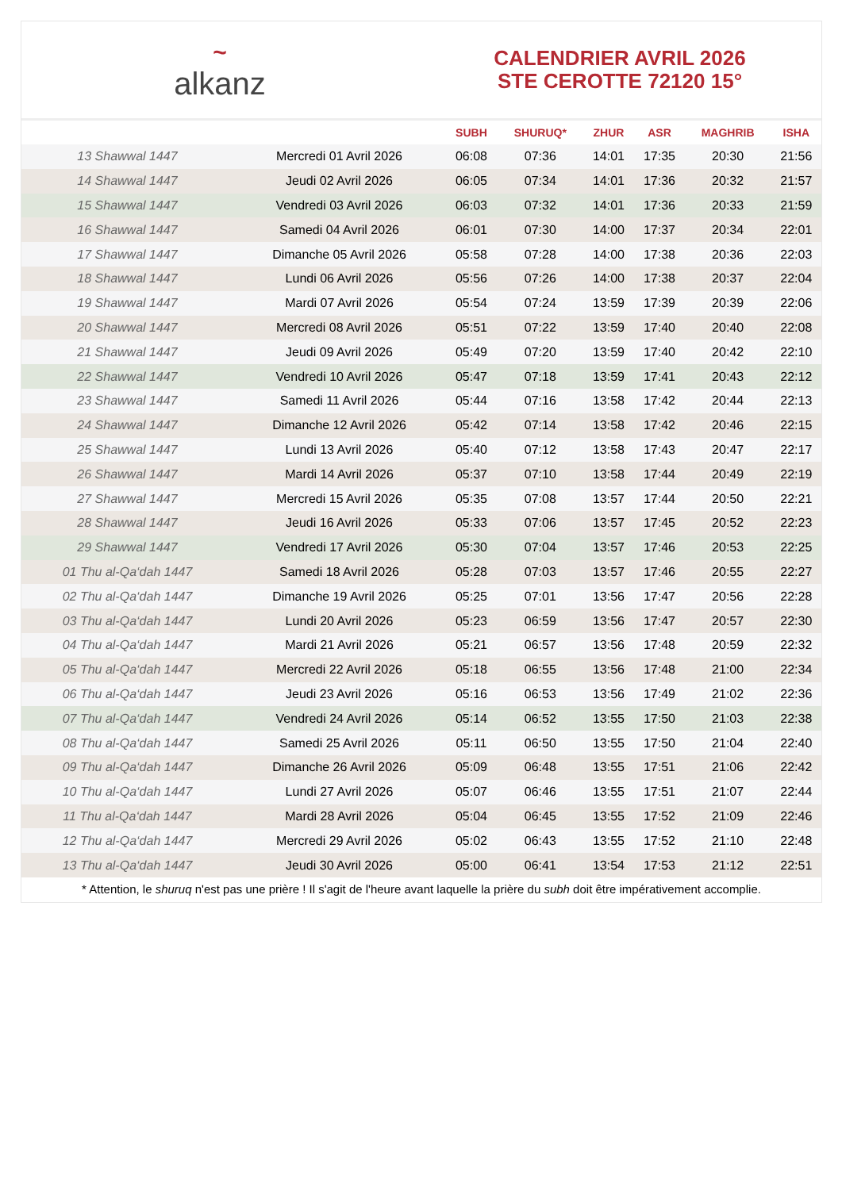~
alkanz
CALENDRIER AVRIL 2026
STE CEROTTE 72120 15°
| | | SUBH | SHURUQ* | ZHUR | ASR | MAGHRIB | ISHA |
| --- | --- | --- | --- | --- | --- | --- | --- |
| 13 Shawwal 1447 | Mercredi 01 Avril 2026 | 06:08 | 07:36 | 14:01 | 17:35 | 20:30 | 21:56 |
| 14 Shawwal 1447 | Jeudi 02 Avril 2026 | 06:05 | 07:34 | 14:01 | 17:36 | 20:32 | 21:57 |
| 15 Shawwal 1447 | Vendredi 03 Avril 2026 | 06:03 | 07:32 | 14:01 | 17:36 | 20:33 | 21:59 |
| 16 Shawwal 1447 | Samedi 04 Avril 2026 | 06:01 | 07:30 | 14:00 | 17:37 | 20:34 | 22:01 |
| 17 Shawwal 1447 | Dimanche 05 Avril 2026 | 05:58 | 07:28 | 14:00 | 17:38 | 20:36 | 22:03 |
| 18 Shawwal 1447 | Lundi 06 Avril 2026 | 05:56 | 07:26 | 14:00 | 17:38 | 20:37 | 22:04 |
| 19 Shawwal 1447 | Mardi 07 Avril 2026 | 05:54 | 07:24 | 13:59 | 17:39 | 20:39 | 22:06 |
| 20 Shawwal 1447 | Mercredi 08 Avril 2026 | 05:51 | 07:22 | 13:59 | 17:40 | 20:40 | 22:08 |
| 21 Shawwal 1447 | Jeudi 09 Avril 2026 | 05:49 | 07:20 | 13:59 | 17:40 | 20:42 | 22:10 |
| 22 Shawwal 1447 | Vendredi 10 Avril 2026 | 05:47 | 07:18 | 13:59 | 17:41 | 20:43 | 22:12 |
| 23 Shawwal 1447 | Samedi 11 Avril 2026 | 05:44 | 07:16 | 13:58 | 17:42 | 20:44 | 22:13 |
| 24 Shawwal 1447 | Dimanche 12 Avril 2026 | 05:42 | 07:14 | 13:58 | 17:42 | 20:46 | 22:15 |
| 25 Shawwal 1447 | Lundi 13 Avril 2026 | 05:40 | 07:12 | 13:58 | 17:43 | 20:47 | 22:17 |
| 26 Shawwal 1447 | Mardi 14 Avril 2026 | 05:37 | 07:10 | 13:58 | 17:44 | 20:49 | 22:19 |
| 27 Shawwal 1447 | Mercredi 15 Avril 2026 | 05:35 | 07:08 | 13:57 | 17:44 | 20:50 | 22:21 |
| 28 Shawwal 1447 | Jeudi 16 Avril 2026 | 05:33 | 07:06 | 13:57 | 17:45 | 20:52 | 22:23 |
| 29 Shawwal 1447 | Vendredi 17 Avril 2026 | 05:30 | 07:04 | 13:57 | 17:46 | 20:53 | 22:25 |
| 01 Thu al-Qa‘dah 1447 | Samedi 18 Avril 2026 | 05:28 | 07:03 | 13:57 | 17:46 | 20:55 | 22:27 |
| 02 Thu al-Qa‘dah 1447 | Dimanche 19 Avril 2026 | 05:25 | 07:01 | 13:56 | 17:47 | 20:56 | 22:28 |
| 03 Thu al-Qa‘dah 1447 | Lundi 20 Avril 2026 | 05:23 | 06:59 | 13:56 | 17:47 | 20:57 | 22:30 |
| 04 Thu al-Qa‘dah 1447 | Mardi 21 Avril 2026 | 05:21 | 06:57 | 13:56 | 17:48 | 20:59 | 22:32 |
| 05 Thu al-Qa‘dah 1447 | Mercredi 22 Avril 2026 | 05:18 | 06:55 | 13:56 | 17:48 | 21:00 | 22:34 |
| 06 Thu al-Qa‘dah 1447 | Jeudi 23 Avril 2026 | 05:16 | 06:53 | 13:56 | 17:49 | 21:02 | 22:36 |
| 07 Thu al-Qa‘dah 1447 | Vendredi 24 Avril 2026 | 05:14 | 06:52 | 13:55 | 17:50 | 21:03 | 22:38 |
| 08 Thu al-Qa‘dah 1447 | Samedi 25 Avril 2026 | 05:11 | 06:50 | 13:55 | 17:50 | 21:04 | 22:40 |
| 09 Thu al-Qa‘dah 1447 | Dimanche 26 Avril 2026 | 05:09 | 06:48 | 13:55 | 17:51 | 21:06 | 22:42 |
| 10 Thu al-Qa‘dah 1447 | Lundi 27 Avril 2026 | 05:07 | 06:46 | 13:55 | 17:51 | 21:07 | 22:44 |
| 11 Thu al-Qa‘dah 1447 | Mardi 28 Avril 2026 | 05:04 | 06:45 | 13:55 | 17:52 | 21:09 | 22:46 |
| 12 Thu al-Qa‘dah 1447 | Mercredi 29 Avril 2026 | 05:02 | 06:43 | 13:55 | 17:52 | 21:10 | 22:48 |
| 13 Thu al-Qa‘dah 1447 | Jeudi 30 Avril 2026 | 05:00 | 06:41 | 13:54 | 17:53 | 21:12 | 22:51 |
* Attention, le shuruq n'est pas une prière ! Il s'agit de l'heure avant laquelle la prière du subh doit être impérativement accomplie.